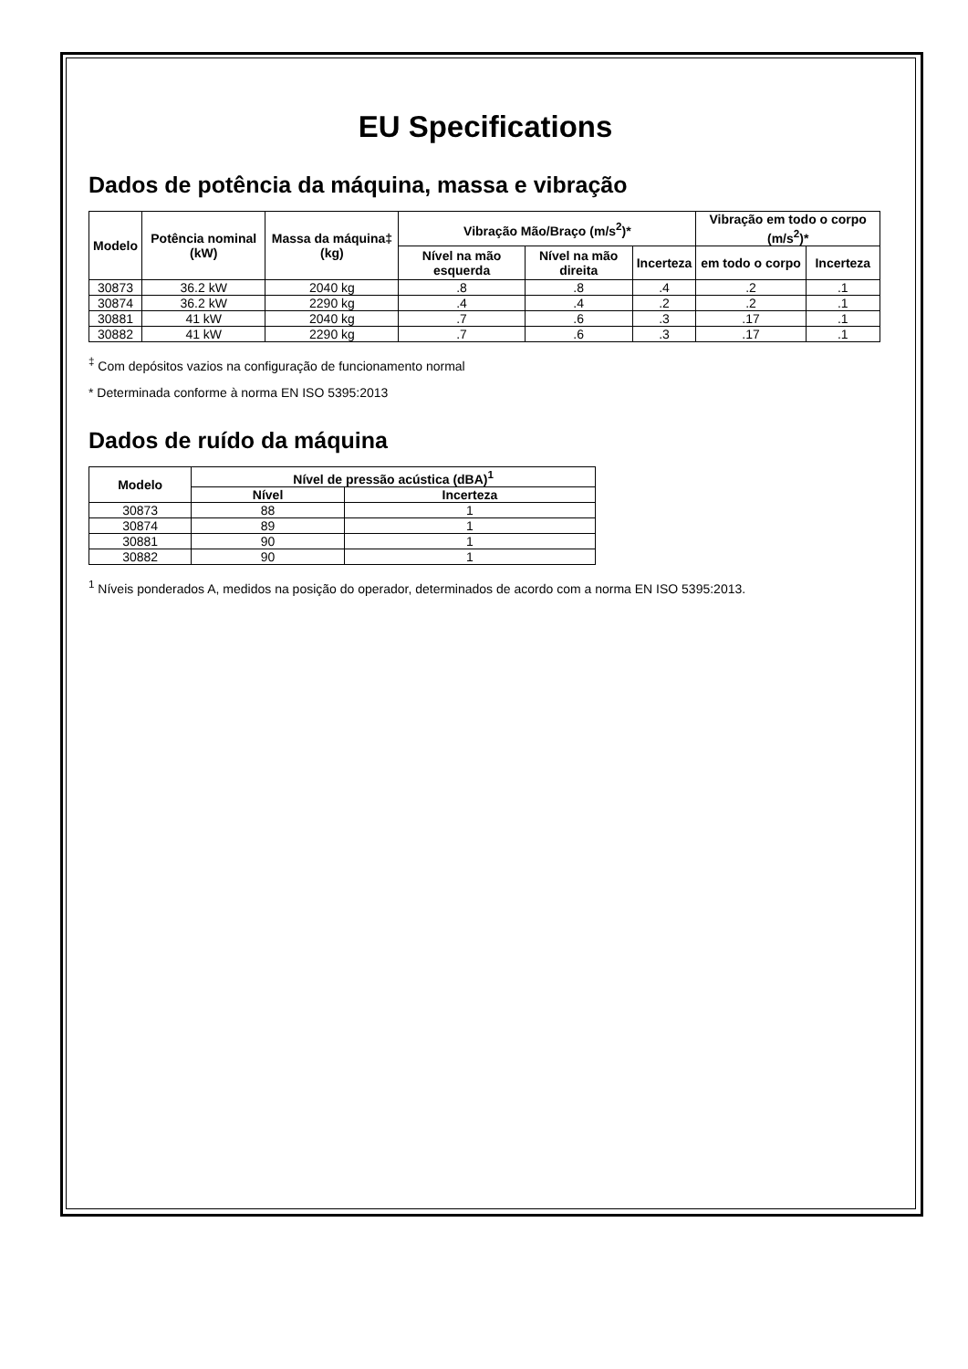EU Specifications
Dados de potência da máquina, massa e vibração
| Modelo | Potência nominal (kW) | Massa da máquina‡ (kg) | Vibração Mão/Braço (m/s<sup>2</sup>)* | | | Vibração em todo o corpo (m/s<sup>2</sup>)* | |
| --- | --- | --- | --- | --- | --- | --- | --- |
| | | | Nível na mão esquerda | Nível na mão direita | Incerteza | em todo o corpo | Incerteza |
| 30873 | 36.2 kW | 2040 kg | .8 | .8 | .4 | .2 | .1 |
| 30874 | 36.2 kW | 2290 kg | .4 | .4 | .2 | .2 | .1 |
| 30881 | 41 kW | 2040 kg | .7 | .6 | .3 | .17 | .1 |
| 30882 | 41 kW | 2290 kg | .7 | .6 | .3 | .17 | .1 |
<sup>‡</sup> Com depósitos vazios na configuração de funcionamento normal
* Determinada conforme à norma EN ISO 5395:2013
Dados de ruído da máquina
| Modelo | Nível de pressão acústica (dBA)<sup>1</sup> | |
| --- | --- | --- |
| | Nível | Incerteza |
| 30873 | 88 | 1 |
| 30874 | 89 | 1 |
| 30881 | 90 | 1 |
| 30882 | 90 | 1 |
<sup>1</sup> Níveis ponderados A, medidos na posição do operador, determinados de acordo com a norma EN ISO 5395:2013.